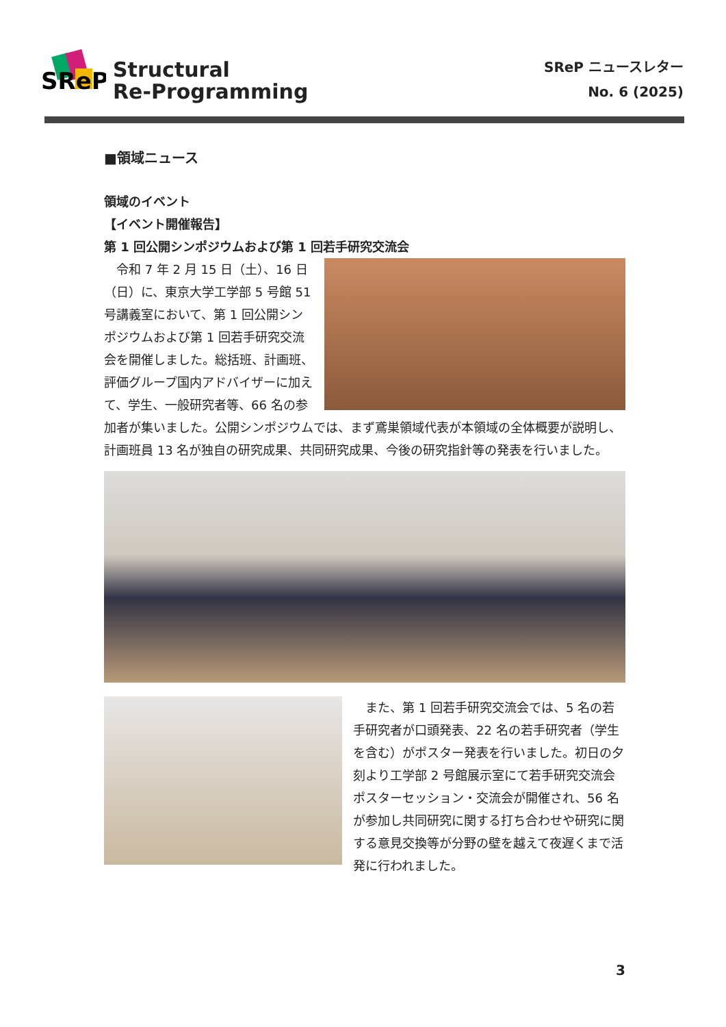SReP
Structural
Re-Programming
SReP ニュースレター
No. 6 (2025)
■領域ニュース
領域のイベント
【イベント開催報告】
第 1 回公開シンポジウムおよび第 1 回若手研究交流会
　令和 7 年 2 月 15 日（土）、16 日（日）に、東京大学工学部 5 号館 51 号講義室において、第 1 回公開シンポジウムおよび第 1 回若手研究交流会を開催しました。総括班、計画班、評価グループ国内アドバイザーに加えて、学生、一般研究者等、66 名の参加者が集いました。公開シンポジウムでは、まず鳶巣領域代表が本領域の全体概要が説明し、計画班員 13 名が独自の研究成果、共同研究成果、今後の研究指針等の発表を行いました。
　また、第 1 回若手研究交流会では、5 名の若手研究者が口頭発表、22 名の若手研究者（学生を含む）がポスター発表を行いました。初日の夕刻より工学部 2 号館展示室にて若手研究交流会ポスターセッション・交流会が開催され、56 名が参加し共同研究に関する打ち合わせや研究に関する意見交換等が分野の壁を越えて夜遅くまで活発に行われました。
3